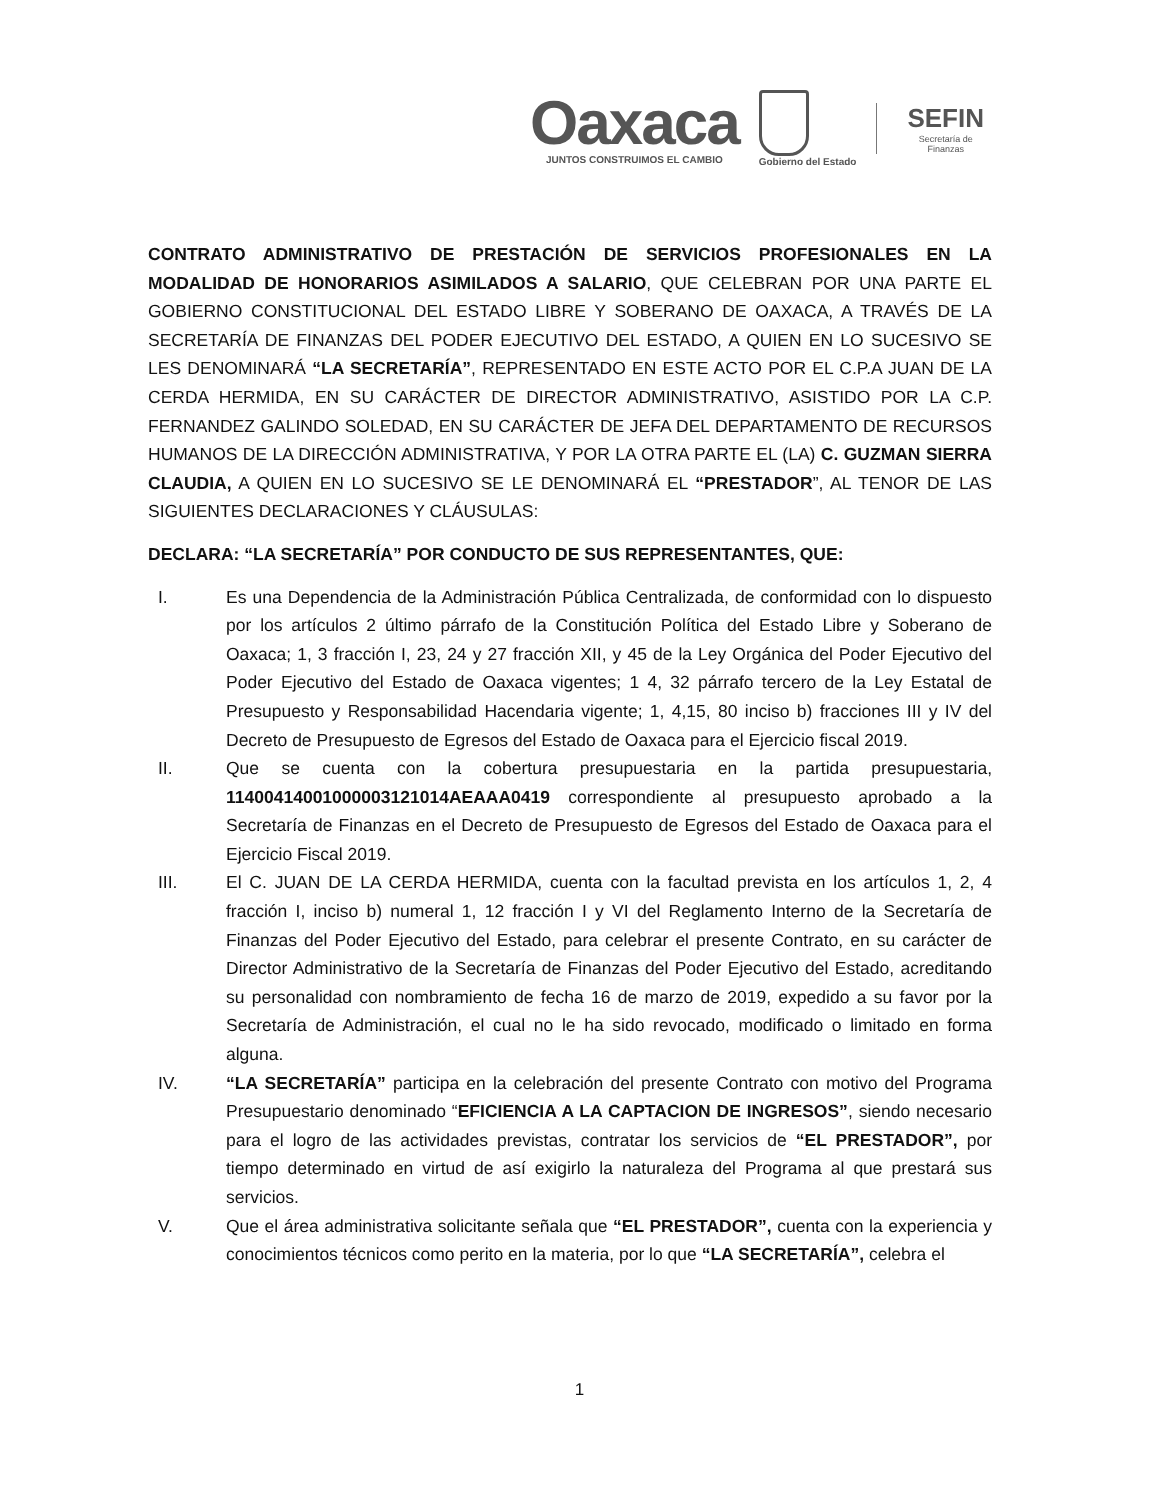Oaxaca
JUNTOS CONSTRUIMOS EL CAMBIO
Gobierno del Estado
SEFIN
Secretaría de
Finanzas
CONTRATO ADMINISTRATIVO DE PRESTACIÓN DE SERVICIOS PROFESIONALES EN LA MODALIDAD DE HONORARIOS ASIMILADOS A SALARIO, QUE CELEBRAN POR UNA PARTE EL GOBIERNO CONSTITUCIONAL DEL ESTADO LIBRE Y SOBERANO DE OAXACA, A TRAVÉS DE LA SECRETARÍA DE FINANZAS DEL PODER EJECUTIVO DEL ESTADO, A QUIEN EN LO SUCESIVO SE LES DENOMINARÁ “LA SECRETARÍA”, REPRESENTADO EN ESTE ACTO POR EL C.P.A JUAN DE LA CERDA HERMIDA, EN SU CARÁCTER DE DIRECTOR ADMINISTRATIVO, ASISTIDO POR LA C.P. FERNANDEZ GALINDO SOLEDAD, EN SU CARÁCTER DE JEFA DEL DEPARTAMENTO DE RECURSOS HUMANOS DE LA DIRECCIÓN ADMINISTRATIVA, Y POR LA OTRA PARTE EL (LA) C. GUZMAN SIERRA CLAUDIA, A QUIEN EN LO SUCESIVO SE LE DENOMINARÁ EL “PRESTADOR”, AL TENOR DE LAS SIGUIENTES DECLARACIONES Y CLÁUSULAS:
DECLARA: “LA SECRETARÍA” POR CONDUCTO DE SUS REPRESENTANTES, QUE:
I. Es una Dependencia de la Administración Pública Centralizada, de conformidad con lo dispuesto por los artículos 2 último párrafo de la Constitución Política del Estado Libre y Soberano de Oaxaca; 1, 3 fracción I, 23, 24 y 27 fracción XII, y 45 de la Ley Orgánica del Poder Ejecutivo del Poder Ejecutivo del Estado de Oaxaca vigentes; 1 4, 32 párrafo tercero de la Ley Estatal de Presupuesto y Responsabilidad Hacendaria vigente; 1, 4,15, 80 inciso b) fracciones III y IV del Decreto de Presupuesto de Egresos del Estado de Oaxaca para el Ejercicio fiscal 2019.
II. Que se cuenta con la cobertura presupuestaria en la partida presupuestaria, 11400414001000003121014AEAAA0419 correspondiente al presupuesto aprobado a la Secretaría de Finanzas en el Decreto de Presupuesto de Egresos del Estado de Oaxaca para el Ejercicio Fiscal 2019.
III. El C. JUAN DE LA CERDA HERMIDA, cuenta con la facultad prevista en los artículos 1, 2, 4 fracción I, inciso b) numeral 1, 12 fracción I y VI del Reglamento Interno de la Secretaría de Finanzas del Poder Ejecutivo del Estado, para celebrar el presente Contrato, en su carácter de Director Administrativo de la Secretaría de Finanzas del Poder Ejecutivo del Estado, acreditando su personalidad con nombramiento de fecha 16 de marzo de 2019, expedido a su favor por la Secretaría de Administración, el cual no le ha sido revocado, modificado o limitado en forma alguna.
IV. “LA SECRETARÍA” participa en la celebración del presente Contrato con motivo del Programa Presupuestario denominado “EFICIENCIA A LA CAPTACION DE INGRESOS”, siendo necesario para el logro de las actividades previstas, contratar los servicios de “EL PRESTADOR”, por tiempo determinado en virtud de así exigirlo la naturaleza del Programa al que prestará sus servicios.
V. Que el área administrativa solicitante señala que “EL PRESTADOR”, cuenta con la experiencia y conocimientos técnicos como perito en la materia, por lo que “LA SECRETARÍA”, celebra el
1